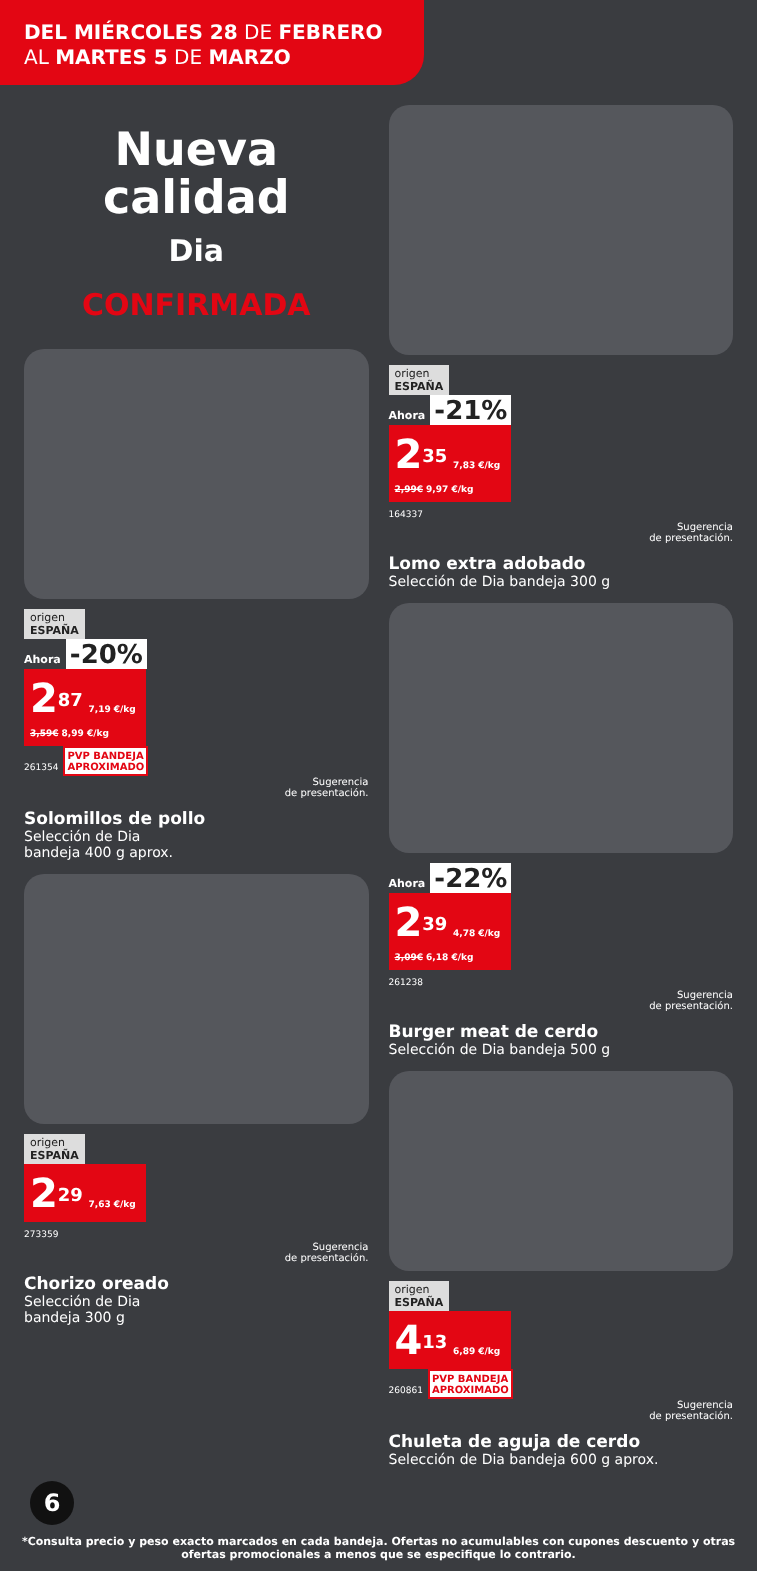DEL MIÉRCOLES 28 DE FEBRERO
AL MARTES 5 DE MARZO
Nueva calidad
Dia
CONFIRMADA
origen
ESPAÑA
Ahora -20%
2<sup>87</sup> 7,19 €/kg
3,59€ 8,99 €/kg
261354 PVP BANDEJA
APROXIMADO
Sugerencia
de presentación.
Solomillos de pollo
Selección de Dia
bandeja 400 g aprox.
origen
ESPAÑA
2<sup>29</sup> 7,63 €/kg
273359
Sugerencia
de presentación.
Chorizo oreado
Selección de Dia
bandeja 300 g
origen
ESPAÑA
Ahora -21%
2<sup>35</sup> 7,83 €/kg
2,99€ 9,97 €/kg
164337
Sugerencia
de presentación.
Lomo extra adobado
Selección de Dia bandeja 300 g
Ahora -22%
2<sup>39</sup> 4,78 €/kg
3,09€ 6,18 €/kg
261238
Sugerencia
de presentación.
Burger meat de cerdo
Selección de Dia bandeja 500 g
origen
ESPAÑA
4<sup>13</sup> 6,89 €/kg
260861 PVP BANDEJA
APROXIMADO
Sugerencia
de presentación.
Chuleta de aguja de cerdo
Selección de Dia bandeja 600 g aprox.
6
*Consulta precio y peso exacto marcados en cada bandeja. Ofertas no acumulables con cupones descuento y otras ofertas promocionales a menos que se especifique lo contrario.